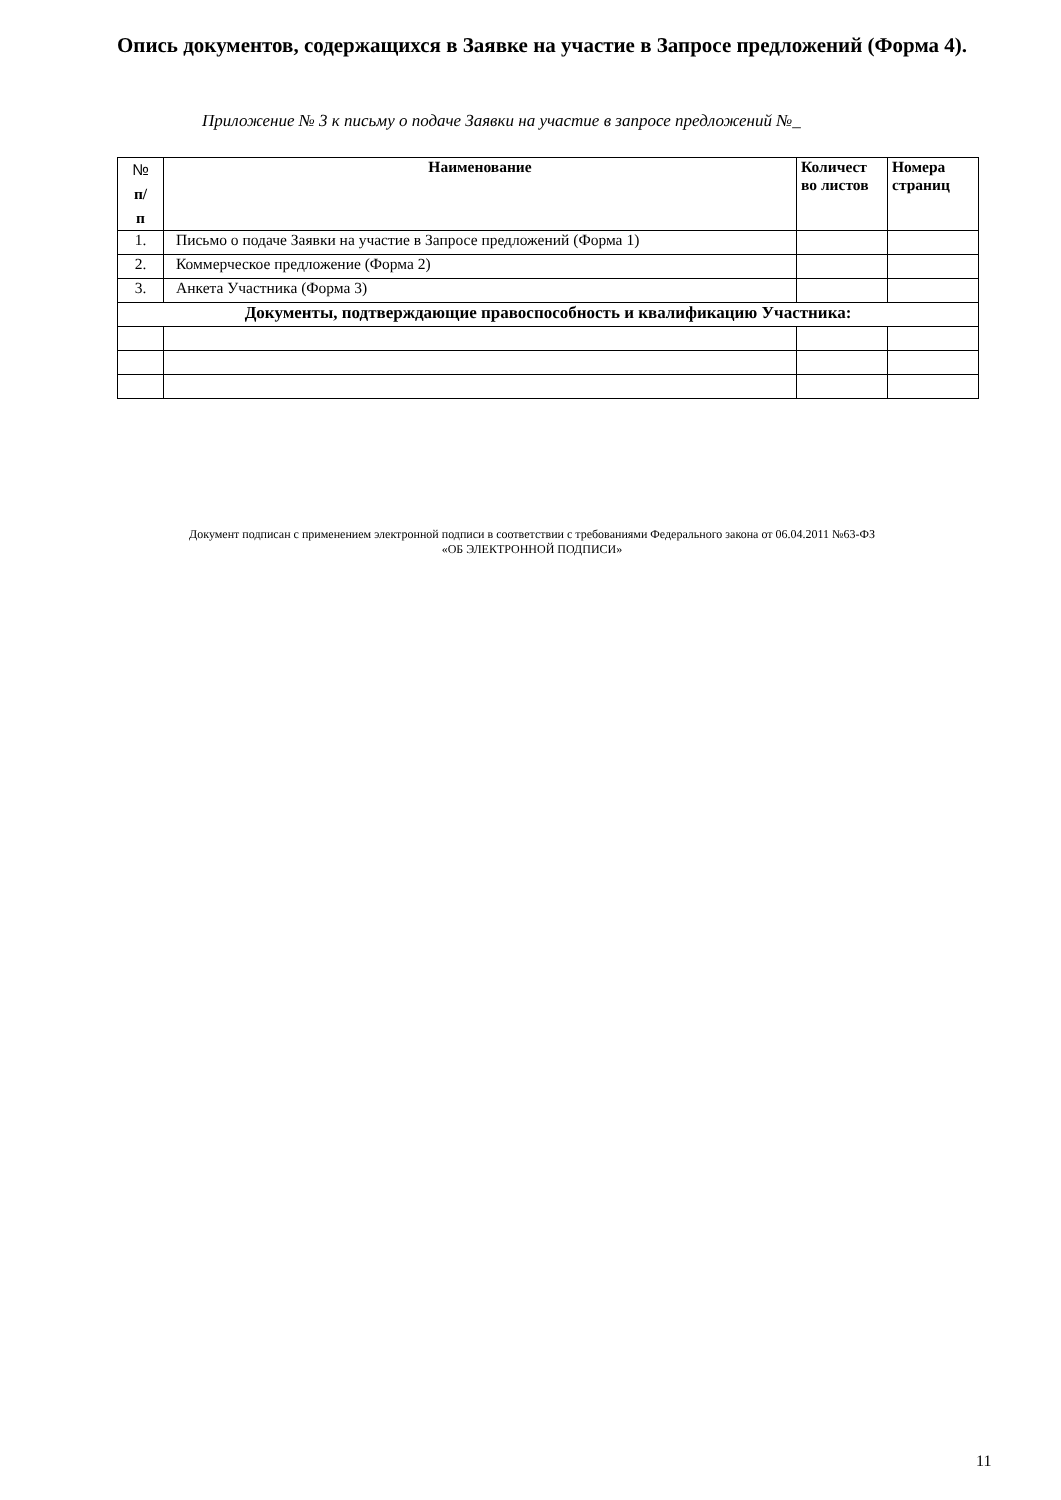Опись документов, содержащихся в Заявке на участие в Запросе предложений (Форма 4).
Приложение № 3 к письму о подаче Заявки на участие в запросе предложений №_
| № п/ п | Наименование | Количест во листов | Номера страниц |
| --- | --- | --- | --- |
| 1. | Письмо о подаче Заявки на участие в Запросе предложений (Форма 1) | | |
| 2. | Коммерческое предложение (Форма 2) | | |
| 3. | Анкета Участника (Форма 3) | | |
| Документы, подтверждающие правоспособность и квалификацию Участника: | | | |
Документ подписан с применением электронной подписи в соответствии с требованиями Федерального закона от 06.04.2011 №63-ФЗ
«ОБ ЭЛЕКТРОННОЙ ПОДПИСИ»
11